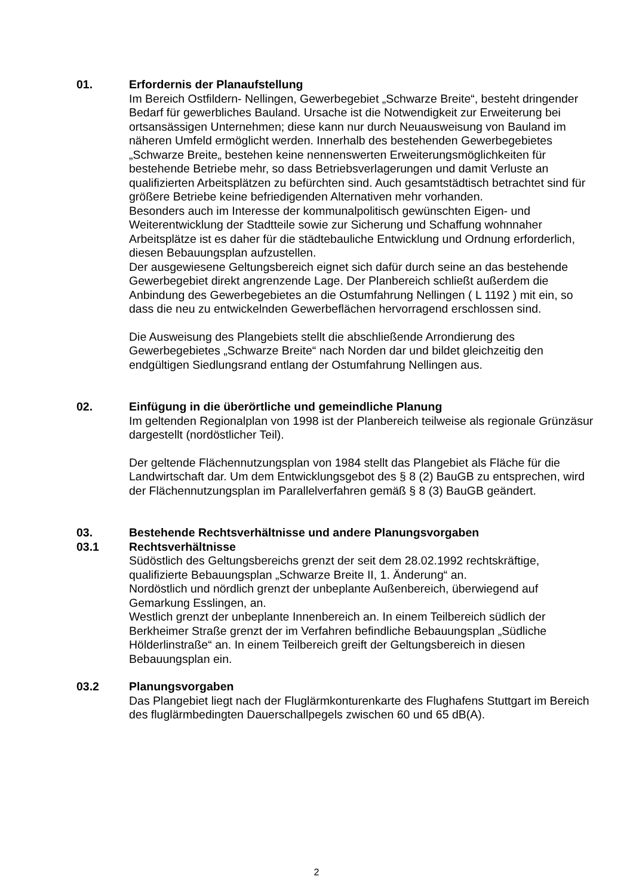01. Erfordernis der Planaufstellung
Im Bereich Ostfildern- Nellingen, Gewerbegebiet „Schwarze Breite“, besteht dringender Bedarf für gewerbliches Bauland. Ursache ist die Notwendigkeit zur Erweiterung bei ortsansässigen Unternehmen; diese kann nur durch Neuausweisung von Bauland im näheren Umfeld ermöglicht werden. Innerhalb des bestehenden Gewerbegebietes „Schwarze Breite„ bestehen keine nennenswerten Erweiterungsmöglichkeiten für bestehende Betriebe mehr, so dass Betriebsverlagerungen und damit Verluste an qualifizierten Arbeitsplätzen zu befürchten sind. Auch gesamtstädtisch betrachtet sind für größere Betriebe keine befriedigenden Alternativen mehr vorhanden.
Besonders auch im Interesse der kommunalpolitisch gewünschten Eigen- und Weiterentwicklung der Stadtteile sowie zur Sicherung und Schaffung wohnnaher Arbeitsplätze ist es daher für die städtebauliche Entwicklung und Ordnung erforderlich, diesen Bebauungsplan aufzustellen.
Der ausgewiesene Geltungsbereich eignet sich dafür durch seine an das bestehende Gewerbegebiet direkt angrenzende Lage. Der Planbereich schließt außerdem die Anbindung des Gewerbegebietes an die Ostumfahrung Nellingen ( L 1192 ) mit ein, so dass die neu zu entwickelnden Gewerbeflächen hervorragend erschlossen sind.
Die Ausweisung des Plangebiets stellt die abschließende Arrondierung des Gewerbegebietes „Schwarze Breite“ nach Norden dar und bildet gleichzeitig den endgültigen Siedlungsrand entlang der Ostumfahrung Nellingen aus.
02. Einfügung in die überörtliche und gemeindliche Planung
Im geltenden Regionalplan von 1998 ist der Planbereich teilweise als regionale Grünzäsur dargestellt (nordöstlicher Teil).
Der geltende Flächennutzungsplan von 1984 stellt das Plangebiet als Fläche für die Landwirtschaft dar. Um dem Entwicklungsgebot des § 8 (2) BauGB zu entsprechen, wird der Flächennutzungsplan im Parallelverfahren gemäß § 8 (3) BauGB geändert.
03. Bestehende Rechtsverhältnisse und andere Planungsvorgaben
03.1 Rechtsverhältnisse
Südöstlich des Geltungsbereichs grenzt der seit dem 28.02.1992 rechtskräftige, qualifizierte Bebauungsplan „Schwarze Breite II, 1. Änderung“ an.
Nordöstlich und nördlich grenzt der unbeplante Außenbereich, überwiegend auf Gemarkung Esslingen, an.
Westlich grenzt der unbeplante Innenbereich an. In einem Teilbereich südlich der Berkheimer Straße grenzt der im Verfahren befindliche Bebauungsplan „Südliche Hölderlinstraße“ an. In einem Teilbereich greift der Geltungsbereich in diesen Bebauungsplan ein.
03.2 Planungsvorgaben
Das Plangebiet liegt nach der Fluglärmkonturenkarte des Flughafens Stuttgart im Bereich des fluglärmbedingten Dauerschallpegels zwischen 60 und 65 dB(A).
2